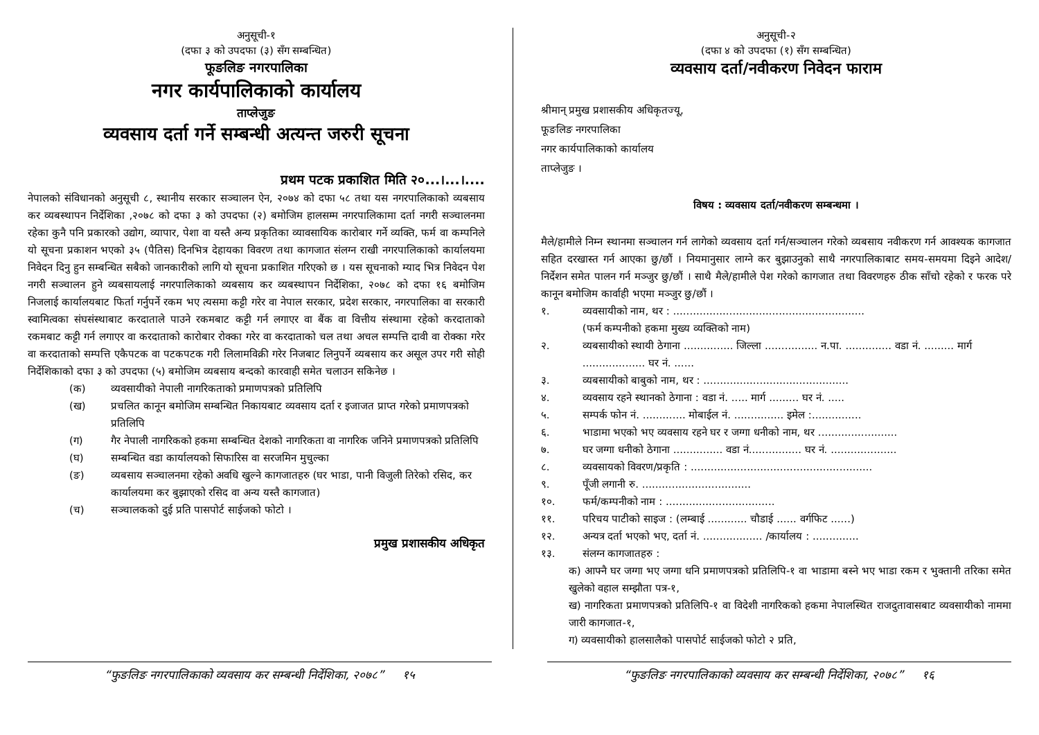अनुसूची-१
(दफा ३ को उपदफा (३) सँग सम्बन्धित)
फूङलिङ नगरपालिका
नगर कार्यपालिकाको कार्यालय
ताप्लेजुङ
व्यवसाय दर्ता गर्ने सम्बन्धी अत्यन्त जरुरी सूचना
प्रथम पटक प्रकाशित मिति २०...।...।....
नेपालको संविधानको अनुसूची ८, स्थानीय सरकार सञ्चालन ऐन, २०७४ को दफा ५८ तथा यस नगरपालिकाको व्यबसाय कर व्यबस्थापन निर्देशिका ,२०७८ को दफा ३ को उपदफा (२) बमोजिम हालसम्म नगरपालिकामा दर्ता नगरी सञ्चालनमा रहेका कुनै पनि प्रकारको उद्योग, व्यापार, पेशा वा यस्तै अन्य प्रकृतिका व्यावसायिक कारोबार गर्ने व्यक्ति, फर्म वा कम्पनिले यो सूचना प्रकाशन भएको ३५ (पैतिस) दिनभित्र देहायका विवरण तथा कागजात संलग्न राखी नगरपालिकाको कार्यालयमा निवेदन दिनु हुन सम्बन्धित सबैको जानकारीको लागि यो सूचना प्रकाशित गरिएको छ । यस सूचनाको म्याद भित्र निवेदन पेश नगरी सञ्चालन हुने व्यबसायलाई नगरपालिकाको व्यबसाय कर व्यबस्थापन निर्देशिका, २०७८ को दफा १६ बमोजिम निजलाई कार्यालयबाट फिर्ता गर्नुपर्ने रकम भए त्यसमा कट्टी गरेर वा नेपाल सरकार, प्रदेश सरकार, नगरपालिका वा सरकारी स्वामित्वका संघसंस्थाबाट करदाताले पाउने रकमबाट कट्टी गर्न लगाएर वा बैंक वा वित्तीय संस्थामा रहेको करदाताको रकमबाट कट्टी गर्न लगाएर वा करदाताको कारोबार रोक्का गरेर वा करदाताको चल तथा अचल सम्पत्ति दावी वा रोक्का गरेर वा करदाताको सम्पत्ति एकैपटक वा पटकपटक गरी लिलामविक्री गरेर निजबाट लिनुपर्ने व्यबसाय कर असूल उपर गरी सोही निर्देशिकाको दफा ३ को उपदफा (५) बमोजिम व्यबसाय बन्दको कारवाही समेत चलाउन सकिनेछ ।
(क) व्यवसायीको नेपाली नागरिकताको प्रमाणपत्रको प्रतिलिपि
(ख) प्रचलित कानून बमोजिम सम्बन्धित निकायबाट व्यवसाय दर्ता र इजाजत प्राप्त गरेको प्रमाणपत्रको प्रतिलिपि
(ग) गैर नेपाली नागरिकको हकमा सम्बन्धित देशको नागरिकता वा नागरिक जनिने प्रमाणपत्रको प्रतिलिपि
(घ) सम्बन्धित वडा कार्यालयको सिफारिस वा सरजमिन मुचुल्का
(ङ) व्यबसाय सञ्चालनमा रहेको अवधि खुल्ने कागजातहरु (घर भाडा, पानी विजुली तिरेको रसिद, कर कार्यालयमा कर बुझाएको रसिद वा अन्य यस्तै कागजात)
(च) सञ्चालकको दुई प्रति पासपोर्ट साईजको फोटो ।
प्रमुख प्रशासकीय अधिकृत
अनुसूची-२
(दफा ४ को उपदफा (१) सँग सम्बन्धित)
व्यवसाय दर्ता/नवीकरण निवेदन फाराम
श्रीमान् प्रमुख प्रशासकीय अधिकृतज्यू,
फूङलिङ नगरपालिका
नगर कार्यपालिकाको कार्यालय
ताप्लेजुङ ।
विषय : व्यवसाय दर्ता/नवीकरण सम्बन्धमा ।
मैले/हामीले निम्न स्थानमा सञ्चालन गर्न लागेको व्यवसाय दर्ता गर्न/सञ्चालन गरेको व्यबसाय नवीकरण गर्न आवश्यक कागजात सहित दरखास्त गर्न आएका छु/छौं । नियमानुसार लाग्ने कर बुझाउनुको साथै नगरपालिकाबाट समय-समयमा दिइने आदेश/निर्देशन समेत पालन गर्न मञ्जुर छु/छौं । साथै मैले/हामीले पेश गरेको कागजात तथा विवरणहरु ठीक साँचो रहेको र फरक परे कानून बमोजिम कार्वाही भएमा मञ्जुर छु/छौं ।
१. व्यवसायीको नाम, थर : ..........................................................
(फर्म कम्पनीको हकमा मुख्य व्यक्तिको नाम)
२. व्यबसायीको स्थायी ठेगाना ............... जिल्ला ................ न.पा. .............. वडा नं. ......... मार्ग ................... घर नं. ......
३. व्यबसायीको बाबुको नाम, थर : ............................................
४. व्यवसाय रहने स्थानको ठेगाना : वडा नं. ..... मार्ग ......... घर नं. .....
५. सम्पर्क फोन नं. ............. मोबाईल नं. ............... इमेल :...............
६. भाडामा भएको भए व्यवसाय रहने घर र जग्गा धनीको नाम, थर ........................
७. घर जग्गा धनीको ठेगाना ............... वडा नं................ घर नं. ....................
८. व्यवसायको विवरण/प्रकृति : .......................................................
९. पूँजी लगानी रु. .................................
१०. फर्म/कम्पनीको नाम : .................................
११. परिचय पाटीको साइज : (लम्बाई ............ चौडाई ...... वर्गफिट ......)
१२. अन्यत्र दर्ता भएको भए, दर्ता नं. .................. /कार्यालय : ..............
१३. संलग्न कागजातहरु :
क) आफ्नै घर जग्गा भए जग्गा धनि प्रमाणपत्रको प्रतिलिपि-१ वा भाडामा बस्ने भए भाडा रकम र भुक्तानी तरिका समेत खुलेको वहाल सम्झौता पत्र-१,
ख) नागरिकता प्रमाणपत्रको प्रतिलिपि-१ वा विदेशी नागरिकको हकमा नेपालस्थित राजदुतावासबाट व्यवसायीको नाममा जारी कागजात-१,
ग) व्यवसायीको हालसालैको पासपोर्ट साईजको फोटो २ प्रति,
“फुङलिङ नगरपालिकाको व्यवसाय कर सम्बन्धी निर्देशिका, २०७८” १५ “फुङलिङ नगरपालिकाको व्यवसाय कर सम्बन्धी निर्देशिका, २०७८” १६